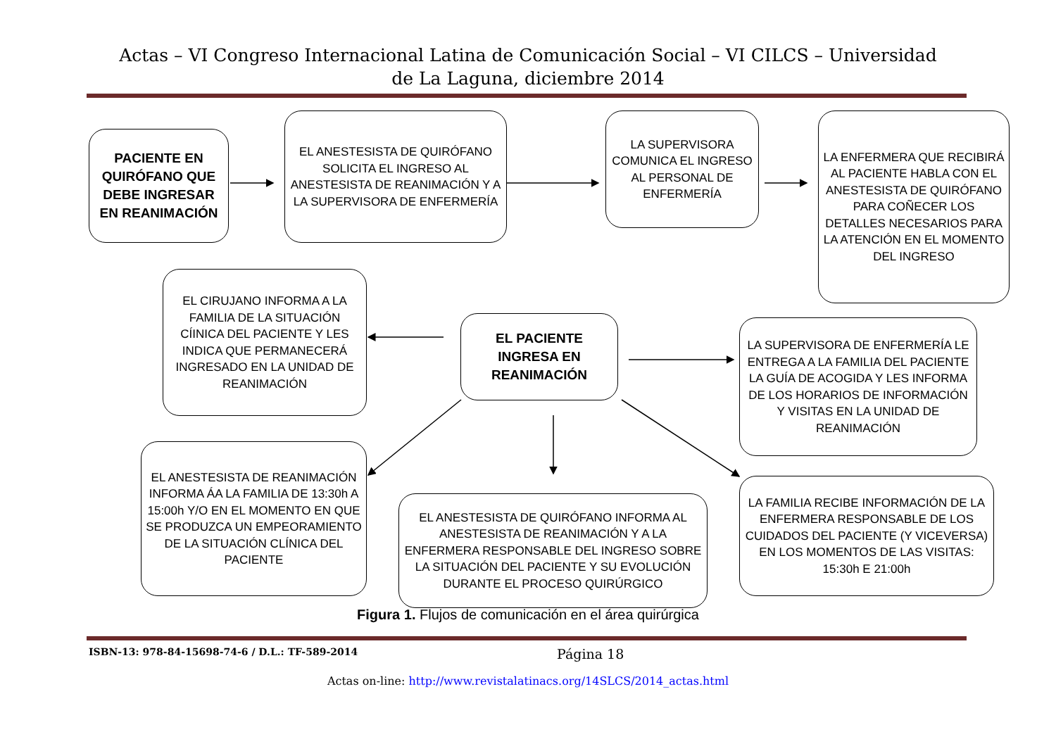Actas – VI Congreso Internacional Latina de Comunicación Social – VI CILCS – Universidad de La Laguna, diciembre 2014
PACIENTE EN QUIRÓFANO QUE DEBE INGRESAR EN REANIMACIÓN
EL ANESTESISTA DE QUIRÓFANO SOLICITA EL INGRESO AL ANESTESISTA DE REANIMACIÓN Y A LA SUPERVISORA DE ENFERMERÍA
LA SUPERVISORA COMUNICA EL INGRESO AL PERSONAL DE ENFERMERÍA
LA ENFERMERA QUE RECIBIRÁ AL PACIENTE HABLA CON EL ANESTESISTA DE QUIRÓFANO PARA COÑECER LOS DETALLES NECESARIOS PARA LA ATENCIÓN EN EL MOMENTO DEL INGRESO
EL CIRUJANO INFORMA A LA FAMILIA DE LA SITUACIÓN CÍINICA DEL PACIENTE Y LES INDICA QUE PERMANECERÁ INGRESADO EN LA UNIDAD DE REANIMACIÓN
EL PACIENTE INGRESA EN REANIMACIÓN
LA SUPERVISORA DE ENFERMERÍA LE ENTREGA A LA FAMILIA DEL PACIENTE LA GUÍA DE ACOGIDA Y LES INFORMA DE LOS HORARIOS DE INFORMACIÓN Y VISITAS EN LA UNIDAD DE REANIMACIÓN
EL ANESTESISTA DE REANIMACIÓN INFORMA ÁA LA FAMILIA DE 13:30h A 15:00h Y/O EN EL MOMENTO EN QUE SE PRODUZCA UN EMPEORAMIENTO DE LA SITUACIÓN CLÍNICA DEL PACIENTE
EL ANESTESISTA DE QUIRÓFANO INFORMA AL ANESTESISTA DE REANIMACIÓN Y A LA ENFERMERA RESPONSABLE DEL INGRESO SOBRE LA SITUACIÓN DEL PACIENTE Y SU EVOLUCIÓN DURANTE EL PROCESO QUIRÚRGICO
LA FAMILIA RECIBE INFORMACIÓN DE LA ENFERMERA RESPONSABLE DE LOS CUIDADOS DEL PACIENTE (Y VICEVERSA) EN LOS MOMENTOS DE LAS VISITAS: 15:30h E 21:00h
Figura 1. Flujos de comunicación en el área quirúrgica
ISBN-13: 978-84-15698-74-6 / D.L.: TF-589-2014 Página 18
Actas on-line: http://www.revistalatinacs.org/14SLCS/2014_actas.html